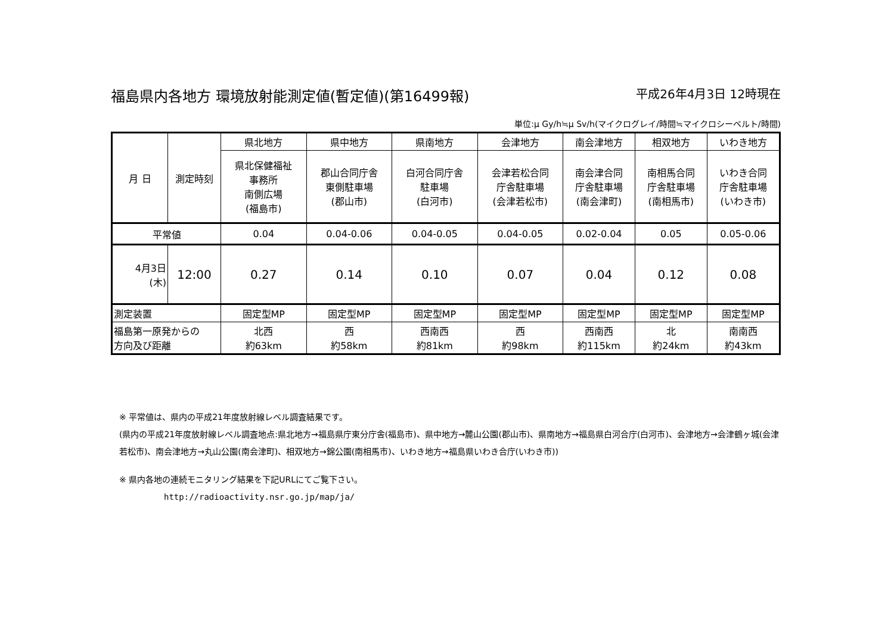福島県内各地方 環境放射能測定値(暫定値)(第16499報) 平成26年4月3日 12時現在
単位:μ Gy/h≒μ Sv/h(マイクログレイ/時間≒マイクロシーベルト/時間)
| 月 日 | 測定時刻 | 県北地方 | 県中地方 | 県南地方 | 会津地方 | 南会津地方 | 相双地方 | いわき地方 |
| | | 県北保健福祉 事務所 南側広場 (福島市) | 郡山合同庁舎 東側駐車場 (郡山市) | 白河合同庁舎 駐車場 (白河市) | 会津若松合同 庁舎駐車場 (会津若松市) | 南会津合同 庁舎駐車場 (南会津町) | 南相馬合同 庁舎駐車場 (南相馬市) | いわき合同 庁舎駐車場 (いわき市) |
| 平常値 | | 0.04 | 0.04-0.06 | 0.04-0.05 | 0.04-0.05 | 0.02-0.04 | 0.05 | 0.05-0.06 |
| 4月3日 (木) | 12:00 | 0.27 | 0.14 | 0.10 | 0.07 | 0.04 | 0.12 | 0.08 |
| 測定装置 | | 固定型MP | 固定型MP | 固定型MP | 固定型MP | 固定型MP | 固定型MP | 固定型MP |
| 福島第一原発からの 方向及び距離 | | 北西 約63km | 西 約58km | 西南西 約81km | 西 約98km | 西南西 約115km | 北 約24km | 南南西 約43km |
※ 平常値は、県内の平成21年度放射線レベル調査結果です。
(県内の平成21年度放射線レベル調査地点:県北地方→福島県庁東分庁舎(福島市)、県中地方→麓山公園(郡山市)、県南地方→福島県白河合庁(白河市)、会津地方→会津鶴ヶ城(会津若松市)、南会津地方→丸山公園(南会津町)、相双地方→錦公園(南相馬市)、いわき地方→福島県いわき合庁(いわき市))
※ 県内各地の連続モニタリング結果を下記URLにてご覧下さい。
http://radioactivity.nsr.go.jp/map/ja/